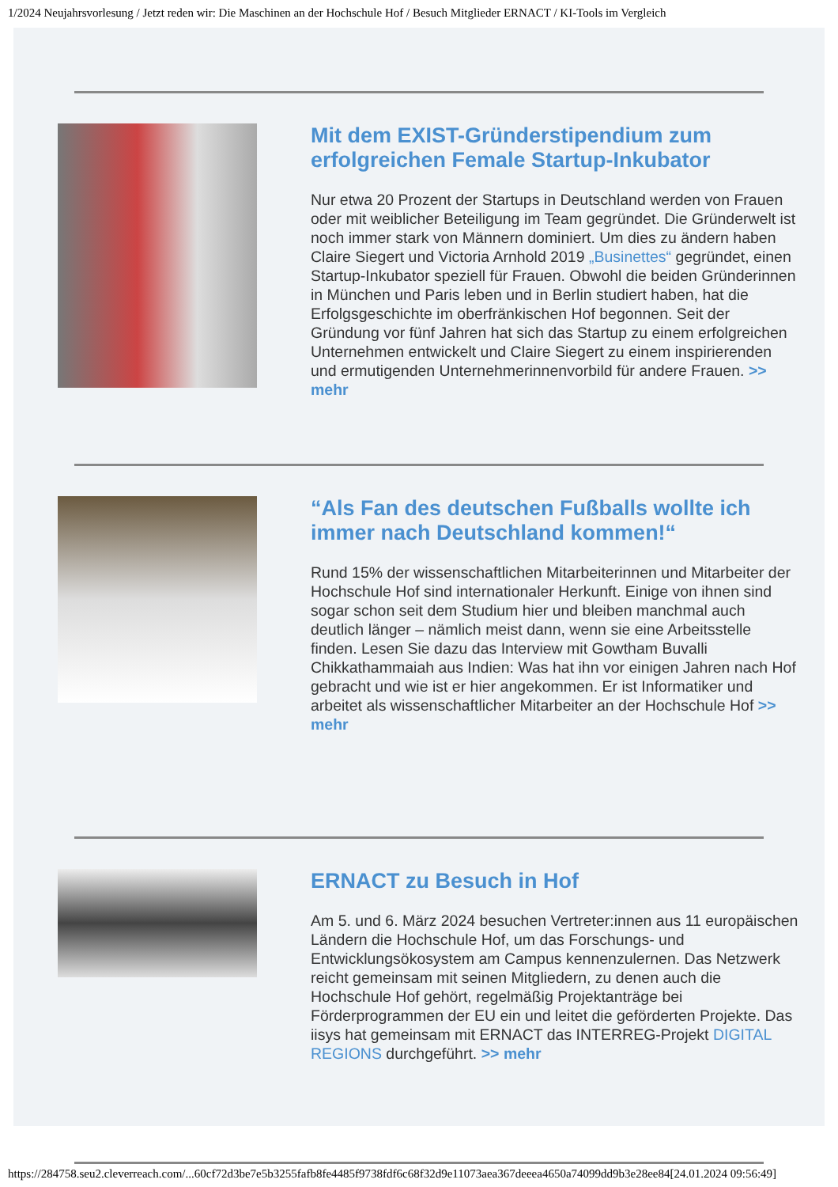1/2024 Neujahrsvorlesung / Jetzt reden wir: Die Maschinen an der Hochschule Hof / Besuch Mitglieder ERNACT / KI-Tools im Vergleich
Mit dem EXIST-Gründerstipendium zum erfolgreichen Female Startup-Inkubator
Nur etwa 20 Prozent der Startups in Deutschland werden von Frauen oder mit weiblicher Beteiligung im Team gegründet. Die Gründerwelt ist noch immer stark von Männern dominiert. Um dies zu ändern haben Claire Siegert und Victoria Arnhold 2019 „Businettes“ gegründet, einen Startup-Inkubator speziell für Frauen. Obwohl die beiden Gründerinnen in München und Paris leben und in Berlin studiert haben, hat die Erfolgsgeschichte im oberfränkischen Hof begonnen. Seit der Gründung vor fünf Jahren hat sich das Startup zu einem erfolgreichen Unternehmen entwickelt und Claire Siegert zu einem inspirierenden und ermutigenden Unternehmerinnenvorbild für andere Frauen. >> mehr
“Als Fan des deutschen Fußballs wollte ich immer nach Deutschland kommen!“
Rund 15% der wissenschaftlichen Mitarbeiterinnen und Mitarbeiter der Hochschule Hof sind internationaler Herkunft. Einige von ihnen sind sogar schon seit dem Studium hier und bleiben manchmal auch deutlich länger – nämlich meist dann, wenn sie eine Arbeitsstelle finden. Lesen Sie dazu das Interview mit Gowtham Buvalli Chikkathammaiah aus Indien: Was hat ihn vor einigen Jahren nach Hof gebracht und wie ist er hier angekommen. Er ist Informatiker und arbeitet als wissenschaftlicher Mitarbeiter an der Hochschule Hof >> mehr
ERNACT zu Besuch in Hof
Am 5. und 6. März 2024 besuchen Vertreter:innen aus 11 europäischen Ländern die Hochschule Hof, um das Forschungs- und Entwicklungsökosystem am Campus kennenzulernen. Das Netzwerk reicht gemeinsam mit seinen Mitgliedern, zu denen auch die Hochschule Hof gehört, regelmäßig Projektanträge bei Förderprogrammen der EU ein und leitet die geförderten Projekte. Das iisys hat gemeinsam mit ERNACT das INTERREG-Projekt DIGITAL REGIONS durchgeführt. >> mehr
https://284758.seu2.cleverreach.com/...60cf72d3be7e5b3255fafb8fe4485f9738fdf6c68f32d9e11073aea367deeea4650a74099dd9b3e28ee84[24.01.2024 09:56:49]